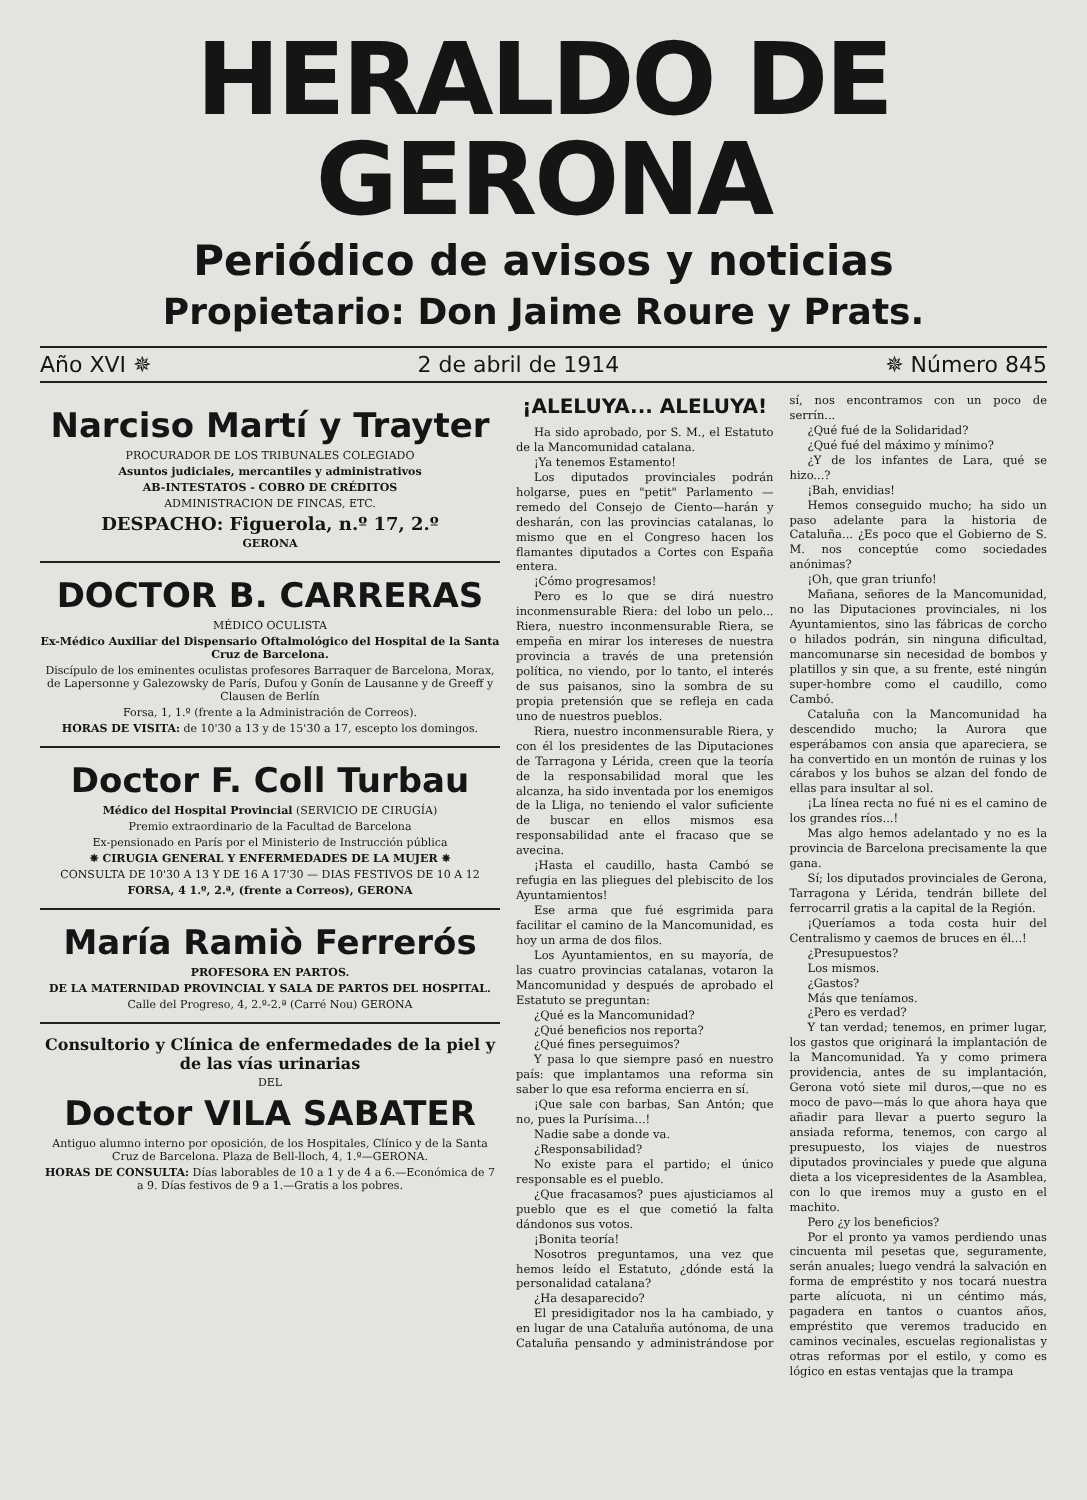HERALDO DE GERONA
Periódico de avisos y noticias
Propietario: Don Jaime Roure y Prats.
Año XVI ✵ 2 de abril de 1914 ✵ Número 845
Narciso Martí y Trayter
PROCURADOR DE LOS TRIBUNALES COLEGIADO
Asuntos judiciales, mercantiles y administrativos
AB-INTESTATOS - COBRO DE CRÉDITOS
ADMINISTRACION DE FINCAS, ETC.
DESPACHO: Figuerola, n.º 17, 2.º
GERONA
DOCTOR B. CARRERAS
MÉDICO OCULISTA
Ex-Médico Auxiliar del Dispensario Oftalmológico del Hospital de la Santa Cruz de Barcelona.
Discípulo de los eminentes oculistas profesores Barraquer de Barcelona, Morax, de Lapersonne y Galezowsky de París, Dufou y Gonín de Lausanne y de Greeff y Clausen de Berlín
Forsa, 1, 1.º (frente a la Administración de Correos).
HORAS DE VISITA: de 10'30 a 13 y de 15'30 a 17, escepto los domingos.
Doctor F. Coll Turbau
Médico del Hospital Provincial (SERVICIO DE CIRUGÍA)
Premio extraordinario de la Facultad de Barcelona
Ex-pensionado en París por el Ministerio de Instrucción pública
✵ CIRUGIA GENERAL Y ENFERMEDADES DE LA MUJER ✵
CONSULTA DE 10'30 A 13 Y DE 16 A 17'30 — DIAS FESTIVOS DE 10 A 12
FORSA, 4 1.º, 2.ª, (frente a Correos), GERONA
María Ramiò Ferrerós
PROFESORA EN PARTOS.
DE LA MATERNIDAD PROVINCIAL Y SALA DE PARTOS DEL HOSPITAL.
Calle del Progreso, 4, 2.º-2.ª (Carré Nou) GERONA
Consultorio y Clínica de enfermedades de la piel y de las vías urinarias
DEL
Doctor VILA SABATER
Antiguo alumno interno por oposición, de los Hospitales, Clínico y de la Santa Cruz de Barcelona. Plaza de Bell-lloch, 4, 1.º—GERONA.
HORAS DE CONSULTA: Días laborables de 10 a 1 y de 4 a 6.—Económica de 7 a 9. Días festivos de 9 a 1.—Gratis a los pobres.
¡ALELUYA... ALELUYA!
Ha sido aprobado, por S. M., el Estatuto de la Mancomunidad catalana.
¡Ya tenemos Estamento!
Los diputados provinciales podrán holgarse, pues en "petit" Parlamento —remedo del Consejo de Ciento—harán y desharán, con las provincias catalanas, lo mismo que en el Congreso hacen los flamantes diputados a Cortes con España entera.
¡Cómo progresamos!
Pero es lo que se dirá nuestro inconmensurable Riera: del lobo un pelo... Riera, nuestro inconmensurable Riera, se empeña en mirar los intereses de nuestra provincia a través de una pretensión política, no viendo, por lo tanto, el interés de sus paisanos, sino la sombra de su propia pretensión que se refleja en cada uno de nuestros pueblos.
Riera, nuestro inconmensurable Riera, y con él los presidentes de las Diputaciones de Tarragona y Lérida, creen que la teoría de la responsabilidad moral que les alcanza, ha sido inventada por los enemigos de la Lliga, no teniendo el valor suficiente de buscar en ellos mismos esa responsabilidad ante el fracaso que se avecina.
¡Hasta el caudillo, hasta Cambó se refugia en las pliegues del plebiscito de los Ayuntamientos!
Ese arma que fué esgrimida para facilitar el camino de la Mancomunidad, es hoy un arma de dos filos.
Los Ayuntamientos, en su mayoría, de las cuatro provincias catalanas, votaron la Mancomunidad y después de aprobado el Estatuto se preguntan:
¿Qué es la Mancomunidad?
¿Qué beneficios nos reporta?
¿Qué fines perseguimos?
Y pasa lo que siempre pasó en nuestro país: que implantamos una reforma sin saber lo que esa reforma encierra en sí.
¡Que sale con barbas, San Antón; que no, pues la Purísima...!
Nadie sabe a donde va.
¿Responsabilidad?
No existe para el partido; el único responsable es el pueblo.
¿Que fracasamos? pues ajusticiamos al pueblo que es el que cometió la falta dándonos sus votos.
¡Bonita teoría!
Nosotros preguntamos, una vez que hemos leído el Estatuto, ¿dónde está la personalidad catalana?
¿Ha desaparecido?
El presidigitador nos la ha cambiado, y en lugar de una Cataluña autónoma, de una Cataluña pensando y administrándose por sí, nos encontramos con un poco de serrín...
¿Qué fué de la Solidaridad?
¿Qué fué del máximo y mínimo?
¿Y de los infantes de Lara, qué se hizo...?
¡Bah, envidias!
Hemos conseguido mucho; ha sido un paso adelante para la historia de Cataluña... ¿Es poco que el Gobierno de S. M. nos conceptúe como sociedades anónimas?
¡Oh, que gran triunfo!
Mañana, señores de la Mancomunidad, no las Diputaciones provinciales, ni los Ayuntamientos, sino las fábricas de corcho o hilados podrán, sin ninguna dificultad, mancomunarse sin necesidad de bombos y platillos y sin que, a su frente, esté ningún super-hombre como el caudillo, como Cambó.
Cataluña con la Mancomunidad ha descendido mucho; la Aurora que esperábamos con ansia que apareciera, se ha convertido en un montón de ruinas y los cárabos y los buhos se alzan del fondo de ellas para insultar al sol.
¡La línea recta no fué ni es el camino de los grandes ríos...!
Mas algo hemos adelantado y no es la provincia de Barcelona precisamente la que gana.
Sí; los diputados provinciales de Gerona, Tarragona y Lérida, tendrán billete del ferrocarril gratis a la capital de la Región.
¡Queríamos a toda costa huir del Centralismo y caemos de bruces en él...!
¿Presupuestos?
Los mismos.
¿Gastos?
Más que teníamos.
¿Pero es verdad?
Y tan verdad; tenemos, en primer lugar, los gastos que originará la implantación de la Mancomunidad. Ya y como primera providencia, antes de su implantación, Gerona votó siete mil duros,—que no es moco de pavo—más lo que ahora haya que añadir para llevar a puerto seguro la ansiada reforma, tenemos, con cargo al presupuesto, los viajes de nuestros diputados provinciales y puede que alguna dieta a los vicepresidentes de la Asamblea, con lo que iremos muy a gusto en el machito.
Pero ¿y los beneficios?
Por el pronto ya vamos perdiendo unas cincuenta mil pesetas que, seguramente, serán anuales; luego vendrá la salvación en forma de empréstito y nos tocará nuestra parte alícuota, ni un céntimo más, pagadera en tantos o cuantos años, empréstito que veremos traducido en caminos vecinales, escuelas regionalistas y otras reformas por el estilo, y como es lógico en estas ventajas que la trampa